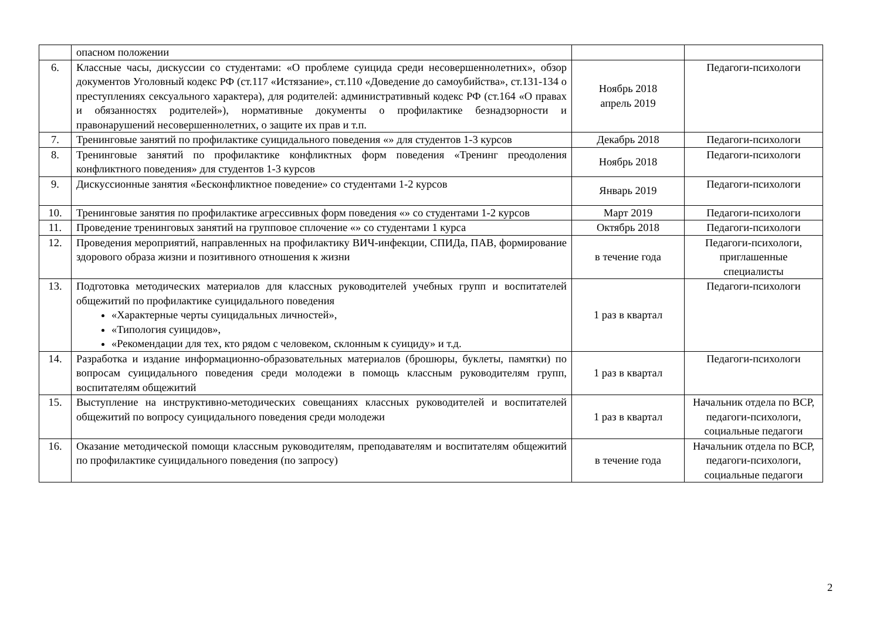| | опасном положении | | |
| 6. | Классные часы, дискуссии со студентами: «О проблеме суицида среди несовершеннолетних», обзор документов Уголовный кодекс РФ (ст.117 «Истязание», ст.110 «Доведение до самоубийства», ст.131-134 о преступлениях сексуального характера), для родителей: административный кодекс РФ (ст.164 «О правах и обязанностях родителей»), нормативные документы о профилактике безнадзорности и правонарушений несовершеннолетних, о защите их прав и т.п. | Ноябрь 2018 апрель 2019 | Педагоги-психологи |
| 7. | Тренинговые занятий по профилактике суицидального поведения «» для студентов 1-3 курсов | Декабрь 2018 | Педагоги-психологи |
| 8. | Тренинговые занятий по профилактике конфликтных форм поведения «Тренинг преодоления конфликтного поведения» для студентов 1-3 курсов | Ноябрь 2018 | Педагоги-психологи |
| 9. | Дискуссионные занятия «Бесконфликтное поведение» со студентами 1-2 курсов | Январь 2019 | Педагоги-психологи |
| 10. | Тренинговые занятия по профилактике агрессивных форм поведения «» со студентами 1-2 курсов | Март 2019 | Педагоги-психологи |
| 11. | Проведение тренинговых занятий на групповое сплочение «» со студентами 1 курса | Октябрь 2018 | Педагоги-психологи |
| 12. | Проведения мероприятий, направленных на профилактику ВИЧ-инфекции, СПИДа, ПАВ, формирование здорового образа жизни и позитивного отношения к жизни | в течение года | Педагоги-психологи, приглашенные специалисты |
| 13. | Подготовка методических материалов для классных руководителей учебных групп и воспитателей общежитий по профилактике суицидального поведения «Характерные черты суицидальных личностей», «Типология суицидов», «Рекомендации для тех, кто рядом с человеком, склонным к суициду» и т.д. | 1 раз в квартал | Педагоги-психологи |
| 14. | Разработка и издание информационно-образовательных материалов (брошюры, буклеты, памятки) по вопросам суицидального поведения среди молодежи в помощь классным руководителям групп, воспитателям общежитий | 1 раз в квартал | Педагоги-психологи |
| 15. | Выступление на инструктивно-методических совещаниях классных руководителей и воспитателей общежитий по вопросу суицидального поведения среди молодежи | 1 раз в квартал | Начальник отдела по ВСР, педагоги-психологи, социальные педагоги |
| 16. | Оказание методической помощи классным руководителям, преподавателям и воспитателям общежитий по профилактике суицидального поведения (по запросу) | в течение года | Начальник отдела по ВСР, педагоги-психологи, социальные педагоги |
2